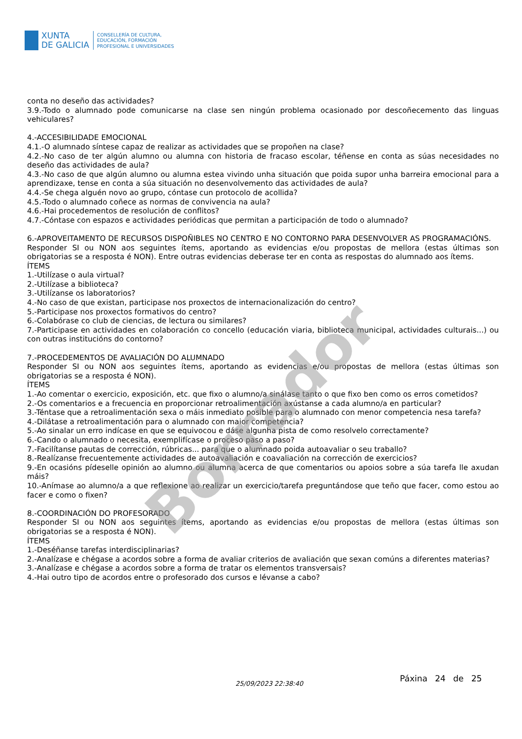XUNTA
DE GALICIA
CONSELLERÍA DE CULTURA,
EDUCACIÓN, FORMACIÓN
PROFESIONAL E UNIVERSIDADES
conta no deseño das actividades?
3.9.-Todo o alumnado pode comunicarse na clase sen ningún problema ocasionado por descoñecemento das linguas vehiculares?
4.-ACCESIBILIDADE EMOCIONAL
4.1.-O alumnado síntese capaz de realizar as actividades que se propoñen na clase?
4.2.-No caso de ter algún alumno ou alumna con historia de fracaso escolar, téñense en conta as súas necesidades no deseño das actividades de aula?
4.3.-No caso de que algún alumno ou alumna estea vivindo unha situación que poida supor unha barreira emocional para a aprendizaxe, tense en conta a súa situación no desenvolvemento das actividades de aula?
4.4.-Se chega alguén novo ao grupo, cóntase cun protocolo de acollida?
4.5.-Todo o alumnado coñece as normas de convivencia na aula?
4.6.-Hai procedementos de resolución de conflitos?
4.7.-Cóntase con espazos e actividades periódicas que permitan a participación de todo o alumnado?
6.-APROVEITAMENTO DE RECURSOS DISPOÑIBLES NO CENTRO E NO CONTORNO PARA DESENVOLVER AS PROGRAMACIÓNS.
Responder SI ou NON aos seguintes ítems, aportando as evidencias e/ou propostas de mellora (estas últimas son obrigatorias se a resposta é NON). Entre outras evidencias deberase ter en conta as respostas do alumnado aos ítems.
ÍTEMS
1.-Utilízase o aula virtual?
2.-Utilízase a biblioteca?
3.-Utilízanse os laboratorios?
4.-No caso de que existan, participase nos proxectos de internacionalización do centro?
5.-Participase nos proxectos formativos do centro?
6.-Colabórase co club de ciencias, de lectura ou similares?
7.-Participase en actividades en colaboración co concello (educación viaria, biblioteca municipal, actividades culturais...) ou con outras institucións do contorno?
7.-PROCEDEMENTOS DE AVALIACIÓN DO ALUMNADO
Responder SI ou NON aos seguintes ítems, aportando as evidencias e/ou propostas de mellora (estas últimas son obrigatorias se a resposta é NON).
ÍTEMS
1.-Ao comentar o exercicio, exposición, etc. que fixo o alumno/a sinálase tanto o que fixo ben como os erros cometidos?
2.-Os comentarios e a frecuencia en proporcionar retroalimentación axústanse a cada alumno/a en particular?
3.-Téntase que a retroalimentación sexa o máis inmediato posible para o alumnado con menor competencia nesa tarefa?
4.-Dilátase a retroalimentación para o alumnado con maior competencia?
5.-Ao sinalar un erro indícase en que se equivocou e dáse algunha pista de como resolvelo correctamente?
6.-Cando o alumnado o necesita, exemplifícase o proceso paso a paso?
7.-Facilítanse pautas de corrección, rúbricas... para que o alumnado poida autoavaliar o seu traballo?
8.-Realízanse frecuentemente actividades de autoavaliación e coavaliación na corrección de exercicios?
9.-En ocasións pídeselle opinión ao alumno ou alumna acerca de que comentarios ou apoios sobre a súa tarefa lle axudan máis?
10.-Anímase ao alumno/a a que reflexione ao realizar un exercicio/tarefa preguntándose que teño que facer, como estou ao facer e como o fixen?
8.-COORDINACIÓN DO PROFESORADO
Responder SI ou NON aos seguintes ítems, aportando as evidencias e/ou propostas de mellora (estas últimas son obrigatorias se a resposta é NON).
ÍTEMS
1.-Deséñanse tarefas interdisciplinarias?
2.-Analízase e chégase a acordos sobre a forma de avaliar criterios de avaliación que sexan comúns a diferentes materias?
3.-Analízase e chégase a acordos sobre a forma de tratar os elementos transversais?
4.-Hai outro tipo de acordos entre o profesorado dos cursos e lévanse a cabo?
Borrador
25/09/2023 22:38:40
Páxina 24 de 25